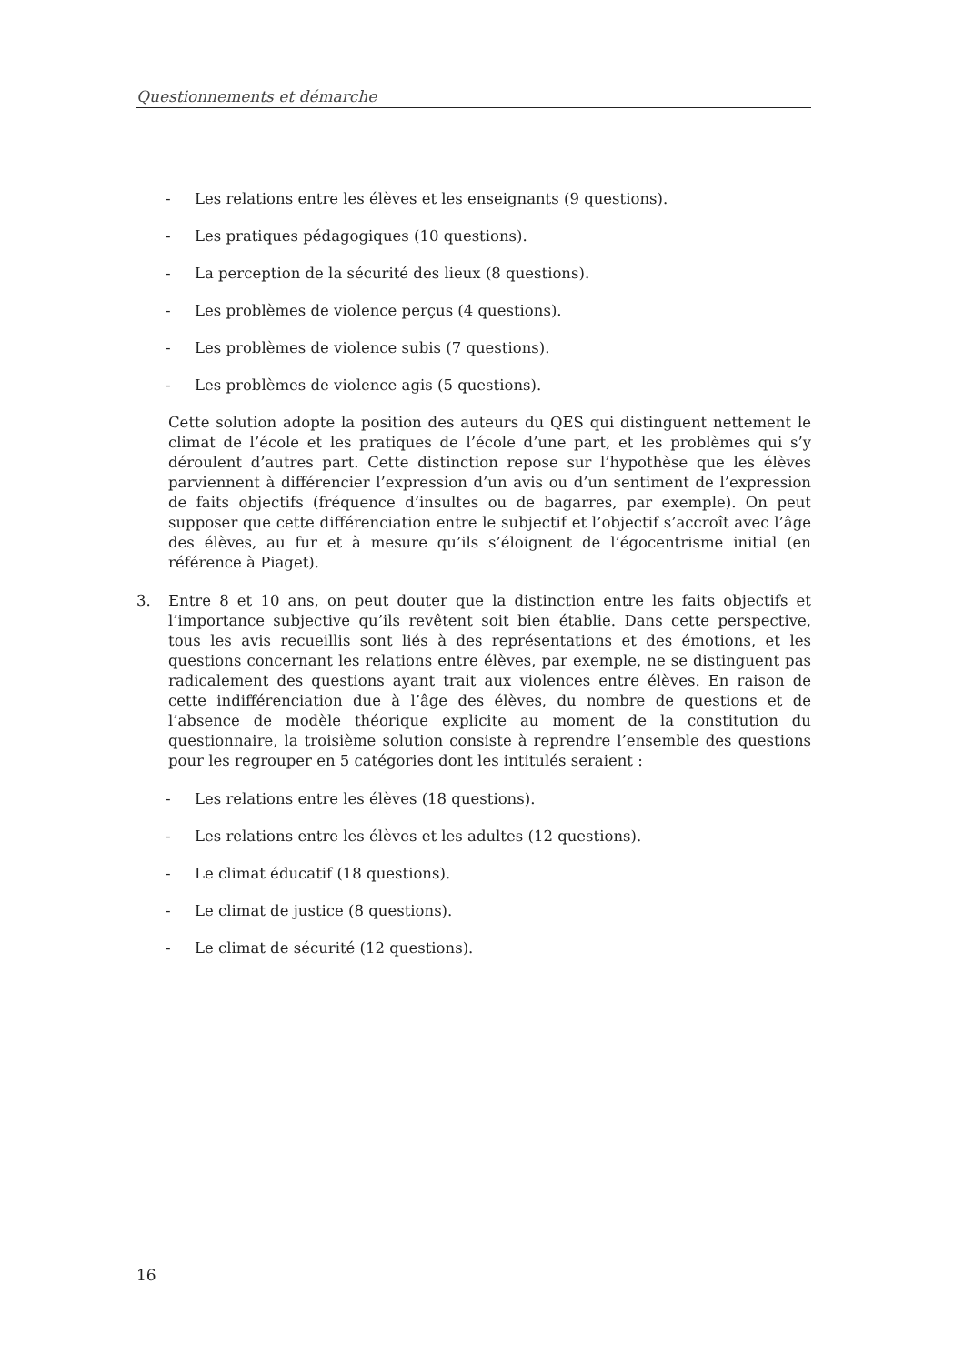Questionnements et démarche
- Les relations entre les élèves et les enseignants (9 questions).
- Les pratiques pédagogiques (10 questions).
- La perception de la sécurité des lieux (8 questions).
- Les problèmes de violence perçus (4 questions).
- Les problèmes de violence subis (7 questions).
- Les problèmes de violence agis (5 questions).
Cette solution adopte la position des auteurs du QES qui distinguent nettement le climat de l’école et les pratiques de l’école d’une part, et les problèmes qui s’y déroulent d’autres part. Cette distinction repose sur l’hypothèse que les élèves parviennent à différencier l’expression d’un avis ou d’un sentiment de l’expression de faits objectifs (fréquence d’insultes ou de bagarres, par exemple). On peut supposer que cette différenciation entre le subjectif et l’objectif s’accroît avec l’âge des élèves, au fur et à mesure qu’ils s’éloignent de l’égocentrisme initial (en référence à Piaget).
3. Entre 8 et 10 ans, on peut douter que la distinction entre les faits objectifs et l’importance subjective qu’ils revêtent soit bien établie. Dans cette perspective, tous les avis recueillis sont liés à des représentations et des émotions, et les questions concernant les relations entre élèves, par exemple, ne se distinguent pas radicalement des questions ayant trait aux violences entre élèves. En raison de cette indifférenciation due à l’âge des élèves, du nombre de questions et de l’absence de modèle théorique explicite au moment de la constitution du questionnaire, la troisième solution consiste à reprendre l’ensemble des questions pour les regrouper en 5 catégories dont les intitulés seraient :
- Les relations entre les élèves (18 questions).
- Les relations entre les élèves et les adultes (12 questions).
- Le climat éducatif (18 questions).
- Le climat de justice (8 questions).
- Le climat de sécurité (12 questions).
16